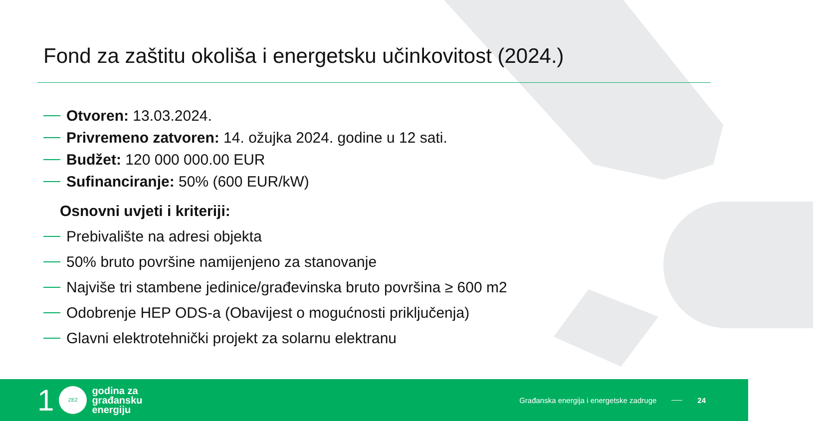Fond za zaštitu okoliša i energetsku učinkovitost (2024.)
Otvoren: 13.03.2024.
Privremeno zatvoren: 14. ožujka 2024. godine u 12 sati.
Budžet: 120 000 000.00 EUR
Sufinanciranje: 50% (600 EUR/kW)
Osnovni uvjeti i kriteriji:
Prebivalište na adresi objekta
50% bruto površine namijenjeno za stanovanje
Najviše tri stambene jedinice/građevinska bruto površina ≥ 600 m2
Odobrenje HEP ODS-a (Obavijest o mogućnosti priključenja)
Glavni elektrotehnički projekt za solarnu elektranu
1
ZEZ
godina za
građansku
energiju
Građanska energija i energetske zadruge
24